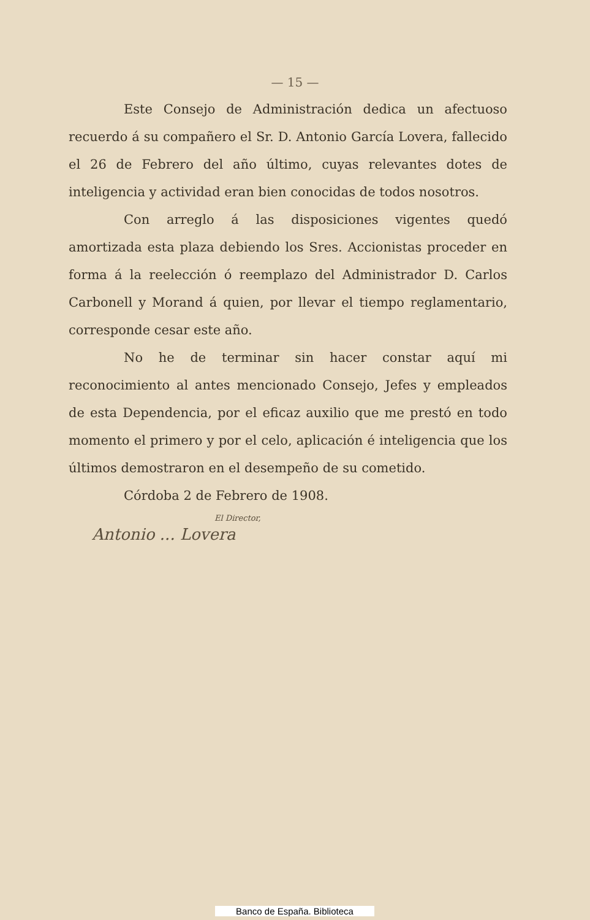— 15 —
Este Consejo de Administración dedica un afectuoso recuerdo á su compañero el Sr. D. Antonio García Lovera, fallecido el 26 de Febrero del año último, cuyas relevantes dotes de inteligencia y actividad eran bien conocidas de todos nosotros.
Con arreglo á las disposiciones vigentes quedó amortizada esta plaza debiendo los Sres. Accionistas proceder en forma á la reelección ó reemplazo del Administrador D. Carlos Carbonell y Morand á quien, por llevar el tiempo reglamentario, corresponde cesar este año.
No he de terminar sin hacer constar aquí mi reconocimiento al antes mencionado Consejo, Jefes y empleados de esta Dependencia, por el eficaz auxilio que me prestó en todo momento el primero y por el celo, aplicación é inteligencia que los últimos demostraron en el desempeño de su cometido.
Córdoba 2 de Febrero de 1908.
El Director,
Antonio ... Lovera
Banco de España. Biblioteca